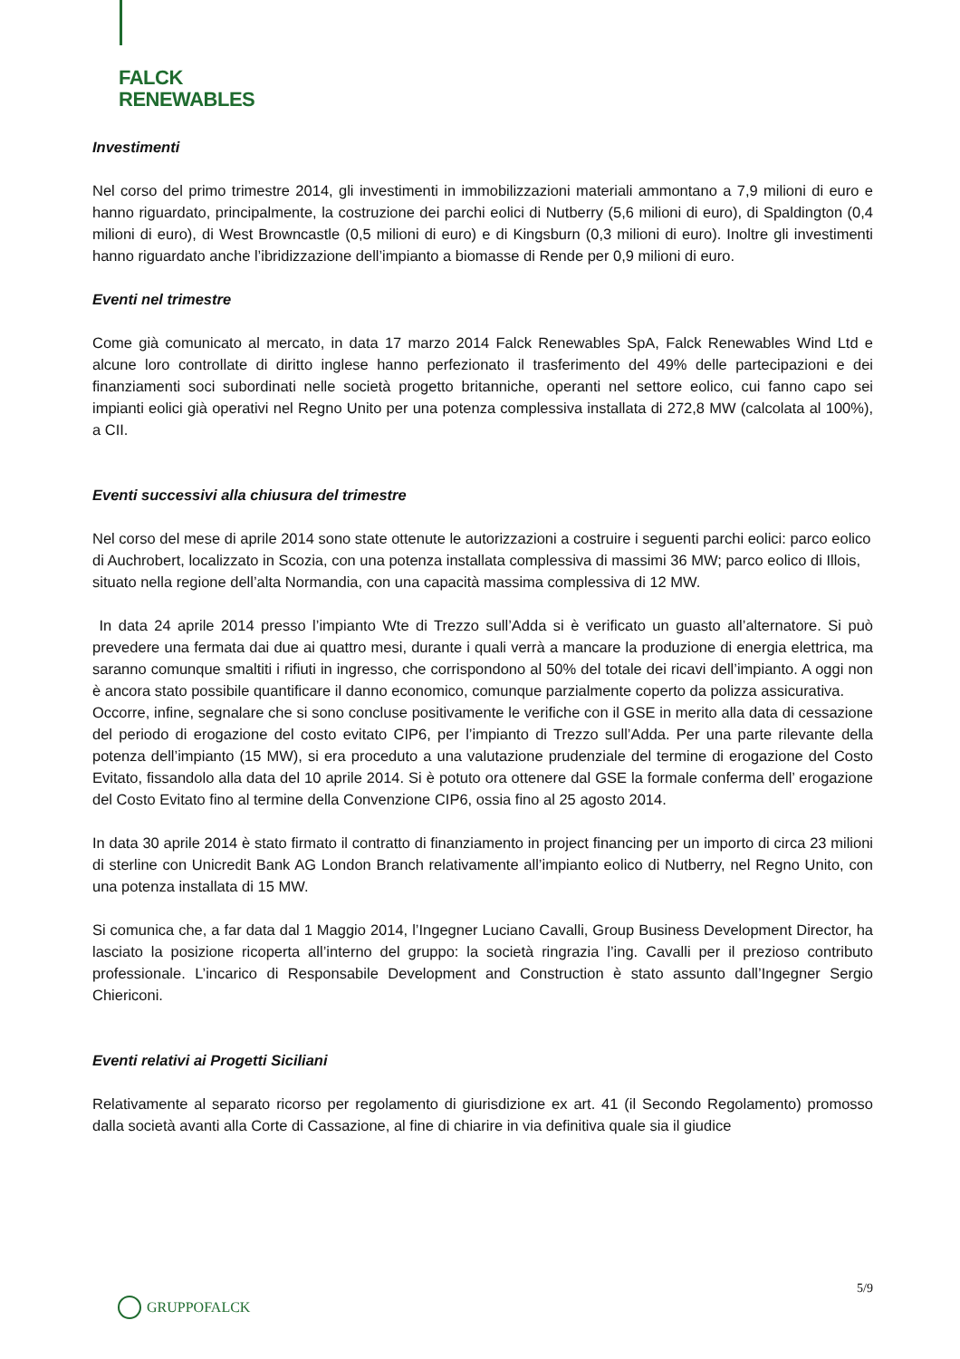FALCK
RENEWABLES
Investimenti
Nel corso del primo trimestre 2014, gli investimenti in immobilizzazioni materiali ammontano a 7,9 milioni di euro e hanno riguardato, principalmente, la costruzione dei parchi eolici di Nutberry (5,6 milioni di euro), di Spaldington (0,4 milioni di euro), di West Browncastle (0,5 milioni di euro) e di Kingsburn (0,3 milioni di euro). Inoltre gli investimenti hanno riguardato anche l’ibridizzazione dell’impianto a biomasse di Rende per 0,9 milioni di euro.
Eventi nel trimestre
Come già comunicato al mercato, in data 17 marzo 2014 Falck Renewables SpA, Falck Renewables Wind Ltd e alcune loro controllate di diritto inglese hanno perfezionato il trasferimento del 49% delle partecipazioni e dei finanziamenti soci subordinati nelle società progetto britanniche, operanti nel settore eolico, cui fanno capo sei impianti eolici già operativi nel Regno Unito per una potenza complessiva installata di 272,8 MW (calcolata al 100%), a CII.
Eventi successivi alla chiusura del trimestre
Nel corso del mese di aprile 2014 sono state ottenute le autorizzazioni a costruire i seguenti parchi eolici: parco eolico di Auchrobert, localizzato in Scozia, con una potenza installata complessiva di massimi 36 MW; parco eolico di Illois, situato nella regione dell’alta Normandia, con una capacità massima complessiva di 12 MW.
In data 24 aprile 2014 presso l’impianto Wte di Trezzo sull’Adda si è verificato un guasto all’alternatore. Si può prevedere una fermata dai due ai quattro mesi, durante i quali verrà a mancare la produzione di energia elettrica, ma saranno comunque smaltiti i rifiuti in ingresso, che corrispondono al 50% del totale dei ricavi dell’impianto. A oggi non è ancora stato possibile quantificare il danno economico, comunque parzialmente coperto da polizza assicurativa.
Occorre, infine, segnalare che si sono concluse positivamente le verifiche con il GSE in merito alla data di cessazione del periodo di erogazione del costo evitato CIP6, per l’impianto di Trezzo sull’Adda. Per una parte rilevante della potenza dell’impianto (15 MW), si era proceduto a una valutazione prudenziale del termine di erogazione del Costo Evitato, fissandolo alla data del 10 aprile 2014. Si è potuto ora ottenere dal GSE la formale conferma dell’ erogazione del Costo Evitato fino al termine della Convenzione CIP6, ossia fino al 25 agosto 2014.
In data 30 aprile 2014 è stato firmato il contratto di finanziamento in project financing per un importo di circa 23 milioni di sterline con Unicredit Bank AG London Branch relativamente all’impianto eolico di Nutberry, nel Regno Unito, con una potenza installata di 15 MW.
Si comunica che, a far data dal 1 Maggio 2014, l’Ingegner Luciano Cavalli, Group Business Development Director, ha lasciato la posizione ricoperta all’interno del gruppo: la società ringrazia l’ing. Cavalli per il prezioso contributo professionale. L’incarico di Responsabile Development and Construction è stato assunto dall’Ingegner Sergio Chiericoni.
Eventi relativi ai Progetti Siciliani
Relativamente al separato ricorso per regolamento di giurisdizione ex art. 41 (il Secondo Regolamento) promosso dalla società avanti alla Corte di Cassazione, al fine di chiarire in via definitiva quale sia il giudice
5/9
GRUPPOFALCK